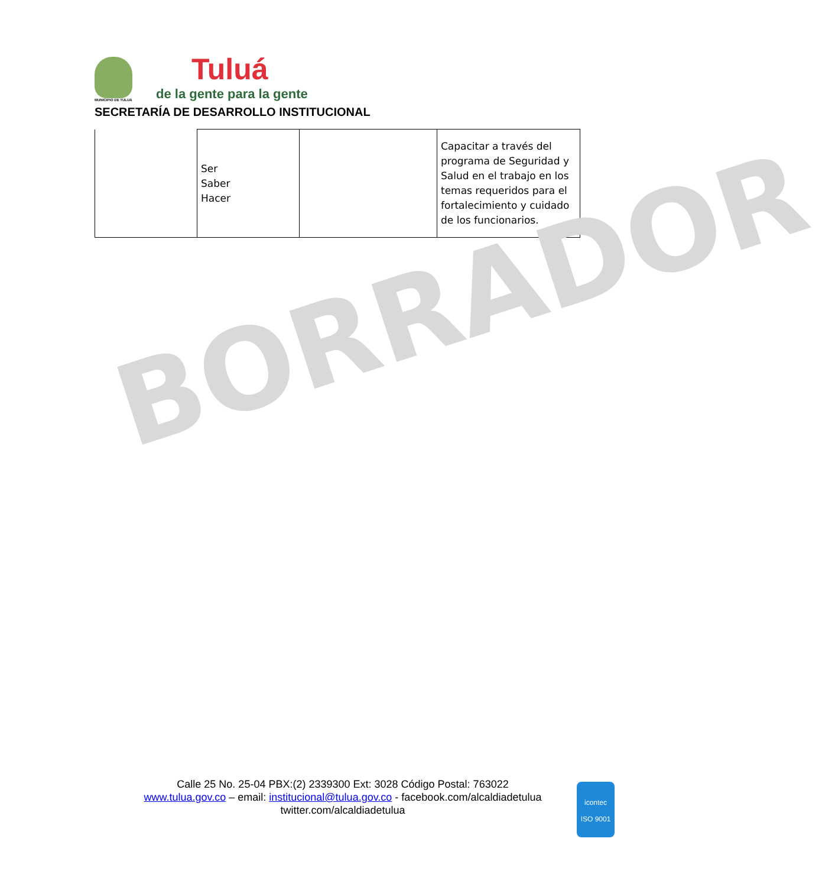MUNICIPIO DE TULUÁ
Tuluá
de la gente para la gente
SECRETARÍA DE DESARROLLO INSTITUCIONAL
| | Ser Saber Hacer | | Capacitar a través del programa de Seguridad y Salud en el trabajo en los temas requeridos para el fortalecimiento y cuidado de los funcionarios. |
BORRADOR
Calle 25 No. 25-04 PBX:(2) 2339300 Ext: 3028 Código Postal: 763022
www.tulua.gov.co – email: institucional@tulua.gov.co - facebook.com/alcaldiadetulua
twitter.com/alcaldiadetulua
icontec
ISO 9001